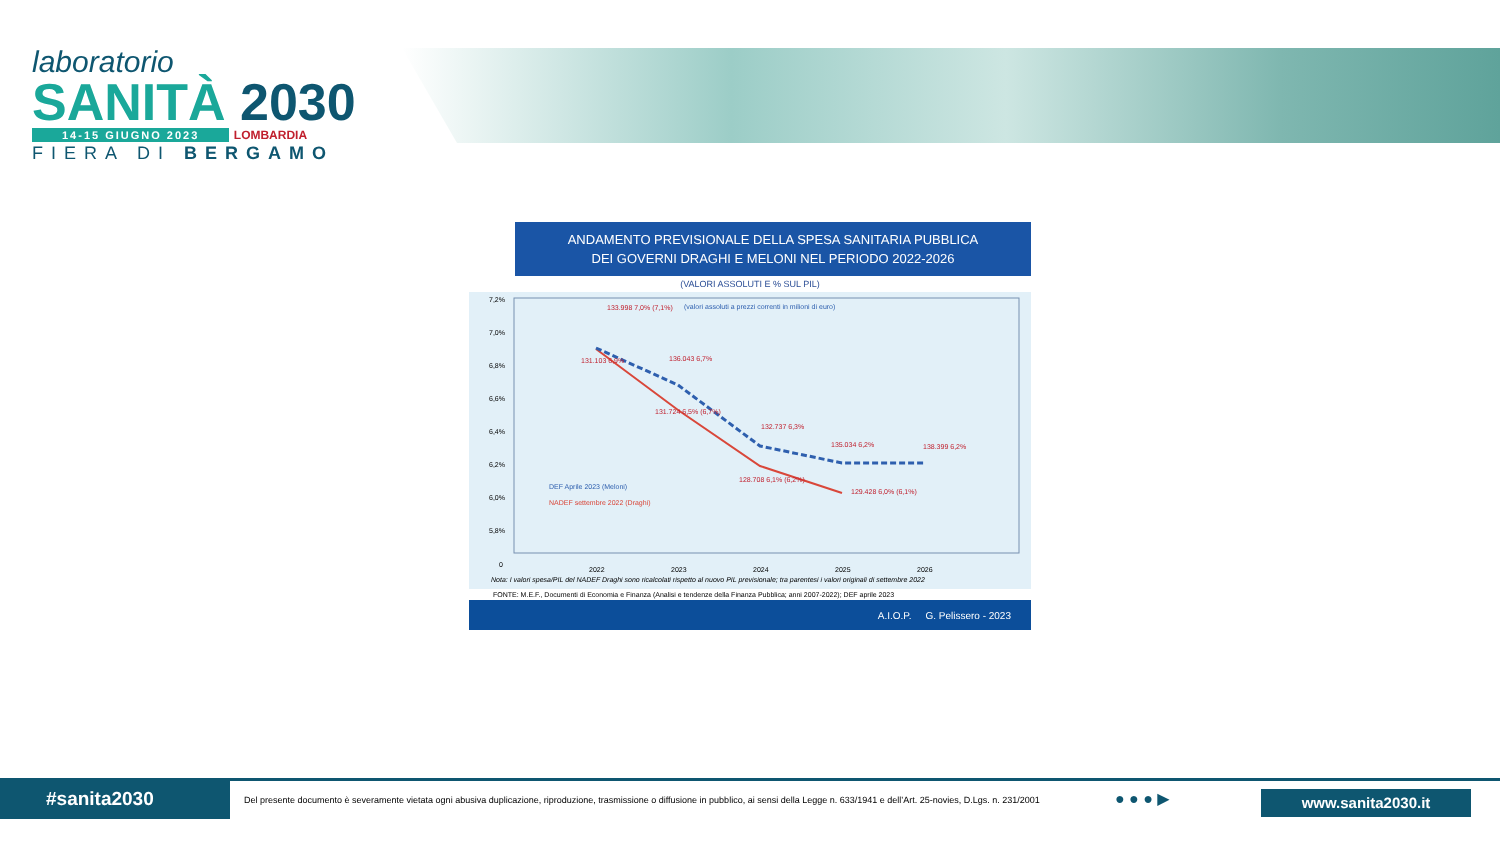laboratorio
SANITÀ 2030
14-15 GIUGNO 2023 LOMBARDIA
FIERA DI BERGAMO
ANDAMENTO PREVISIONALE DELLA SPESA SANITARIA PUBBLICA
DEI GOVERNI DRAGHI E MELONI NEL PERIODO 2022-2026
(VALORI ASSOLUTI E % SUL PIL)
7,2%
7,0%
6,8%
6,6%
6,4%
6,2%
6,0%
5,8%
0
2022
2023
2024
2025
2026
(valori assoluti a prezzi correnti in milioni di euro)
133.998 7,0% (7,1%)
131.103 6,9%
136.043 6,7%
131.724 6,5% (6,7%)
132.737 6,3%
135.034 6,2%
138.399 6,2%
128.708 6,1% (6,2%)
129.428 6,0% (6,1%)
DEF Aprile 2023 (Meloni)
NADEF settembre 2022 (Draghi)
Nota: I valori spesa/PIL del NADEF Draghi sono ricalcolati rispetto al nuovo PIL previsionale; tra parentesi i valori originali di settembre 2022
FONTE: M.E.F., Documenti di Economia e Finanza (Analisi e tendenze della Finanza Pubblica; anni 2007-2022); DEF aprile 2023
A.I.O.P. G. Pelissero - 2023
#sanita2030
Del presente documento è severamente vietata ogni abusiva duplicazione, riproduzione, trasmissione o diffusione in pubblico, ai sensi della Legge n. 633/1941 e dell’Art. 25-novies, D.Lgs. n. 231/2001
● ● ● ▶ www.sanita2030.it